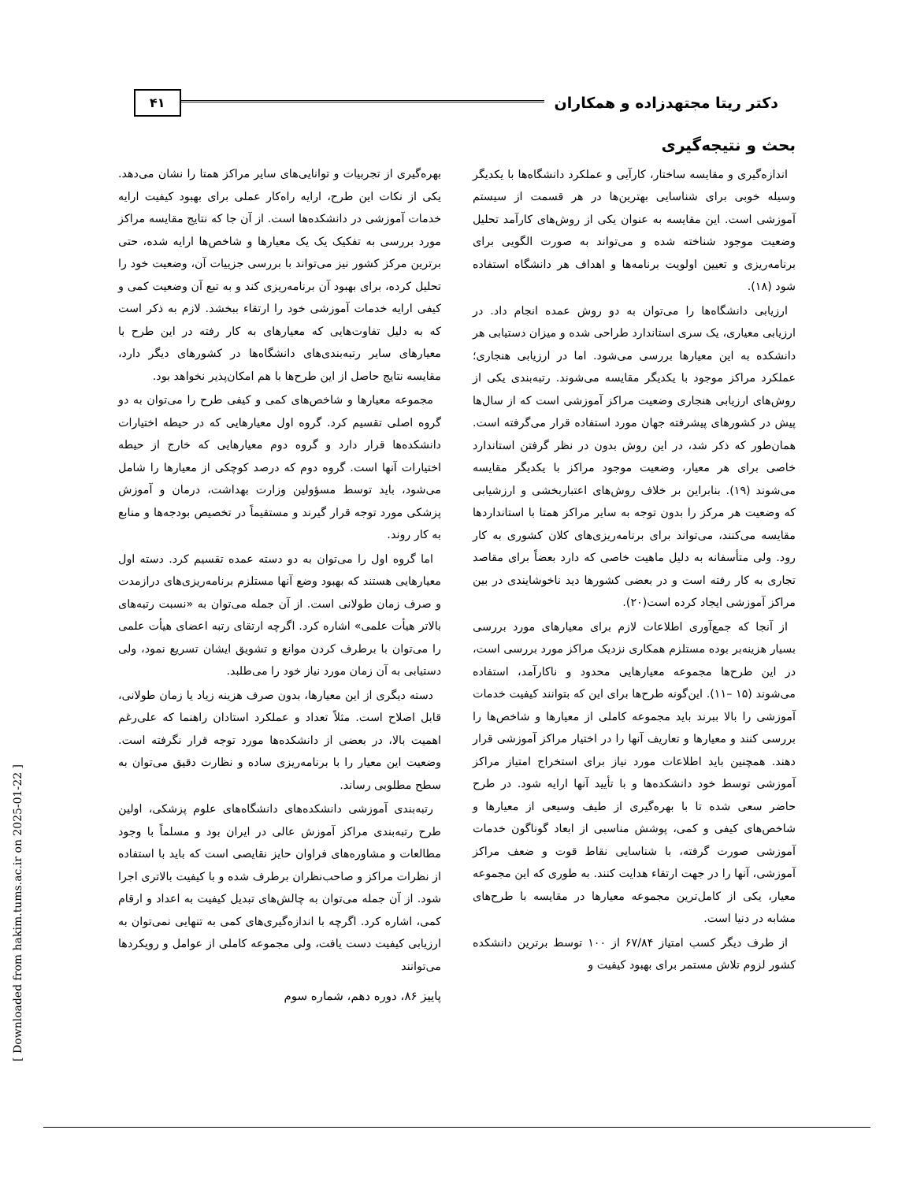دکتر ریتا مجتهدزاده و همکاران ۴۱
بحث و نتیجه‌گیری
اندازه‌گیری و مقایسه ساختار، کارآیی و عملکرد دانشگاه‌ها با یکدیگر وسیله خوبی برای شناسایی بهترین‌ها در هر قسمت از سیستم آموزشی است. این مقایسه به عنوان یکی از روش‌های کارآمد تحلیل وضعیت موجود شناخته شده و می‌تواند به صورت الگویی برای برنامه‌ریزی و تعیین اولویت برنامه‌ها و اهداف هر دانشگاه استفاده شود (۱۸).
ارزیابی دانشگاه‌ها را می‌توان به دو روش عمده انجام داد. در ارزیابی معیاری، یک سری استاندارد طراحی شده و میزان دستیابی هر دانشکده به این معیارها بررسی می‌شود. اما در ارزیابی هنجاری؛ عملکرد مراکز موجود با یکدیگر مقایسه می‌شوند. رتبه‌بندی یکی از روش‌های ارزیابی هنجاری وضعیت مراکز آموزشی است که از سال‌ها پیش در کشورهای پیشرفته جهان مورد استفاده قرار می‌گرفته است. همان‌طور که ذکر شد، در این روش بدون در نظر گرفتن استاندارد خاصی برای هر معیار، وضعیت موجود مراکز با یکدیگر مقایسه می‌شوند (۱۹). بنابراین بر خلاف روش‌های اعتباربخشی و ارزشیابی که وضعیت هر مرکز را بدون توجه به سایر مراکز همتا با استانداردها مقایسه می‌کنند، می‌تواند برای برنامه‌ریزی‌های کلان کشوری به کار رود. ولی متأسفانه به دلیل ماهیت خاصی که دارد بعضاً برای مقاصد تجاری به کار رفته است و در بعضی کشورها دید ناخوشایندی در بین مراکز آموزشی ایجاد کرده است(۲۰).
از آنجا که جمع‌آوری اطلاعات لازم برای معیارهای مورد بررسی بسیار هزینه‌بر بوده مستلزم همکاری نزدیک مراکز مورد بررسی است، در این طرح‌ها مجموعه معیارهایی محدود و ناکارآمد، استفاده می‌شوند (۱۵ –۱۱). این‌گونه طرح‌ها برای این که بتوانند کیفیت خدمات آموزشی را بالا ببرند باید مجموعه کاملی از معیارها و شاخص‌ها را بررسی کنند و معیارها و تعاریف آنها را در اختیار مراکز آموزشی قرار دهند. همچنین باید اطلاعات مورد نیاز برای استخراج امتیاز مراکز آموزشی توسط خود دانشکده‌ها و با تأیید آنها ارایه شود. در طرح حاضر سعی شده تا با بهره‌گیری از طیف وسیعی از معیارها و شاخص‌های کیفی و کمی، پوشش مناسبی از ابعاد گوناگون خدمات آموزشی صورت گرفته، با شناسایی نقاط قوت و ضعف مراکز آموزشی، آنها را در جهت ارتقاء هدایت کنند. به طوری که این مجموعه معیار، یکی از کامل‌ترین مجموعه معیارها در مقایسه با طرح‌های مشابه در دنیا است.
از طرف دیگر کسب امتیاز ۶۷/۸۴ از ۱۰۰ توسط برترین دانشکده کشور لزوم تلاش مستمر برای بهبود کیفیت و
بهره‌گیری از تجربیات و توانایی‌های سایر مراکز همتا را نشان می‌دهد. یکی از نکات این طرح، ارایه راه‌کار عملی برای بهبود کیفیت ارایه خدمات آموزشی در دانشکده‌ها است. از آن جا که نتایج مقایسه مراکز مورد بررسی به تفکیک یک یک معیارها و شاخص‌ها ارایه شده، حتی برترین مرکز کشور نیز می‌تواند با بررسی جزییات آن، وضعیت خود را تحلیل کرده، برای بهبود آن برنامه‌ریزی کند و به تبع آن وضعیت کمی و کیفی ارایه خدمات آموزشی خود را ارتقاء ببخشد. لازم به ذکر است که به دلیل تفاوت‌هایی که معیارهای به کار رفته در این طرح با معیارهای سایر رتبه‌بندی‌های دانشگاه‌ها در کشورهای دیگر دارد، مقایسه نتایج حاصل از این طرح‌ها با هم امکان‌پذیر نخواهد بود.
مجموعه معیارها و شاخص‌های کمی و کیفی طرح را می‌توان به دو گروه اصلی تقسیم کرد. گروه اول معیارهایی که در حیطه اختیارات دانشکده‌ها قرار دارد و گروه دوم معیارهایی که خارج از حیطه اختیارات آنها است. گروه دوم که درصد کوچکی از معیارها را شامل می‌شود، باید توسط مسؤولین وزارت بهداشت، درمان و آموزش پزشکی مورد توجه قرار گیرند و مستقیماً در تخصیص بودجه‌ها و منابع به کار روند.
اما گروه اول را می‌توان به دو دسته عمده تقسیم کرد. دسته اول معیارهایی هستند که بهبود وضع آنها مستلزم برنامه‌ریزی‌های درازمدت و صرف زمان طولانی است. از آن جمله می‌توان به «نسبت رتبه‌های بالاتر هیأت علمی» اشاره کرد. اگرچه ارتقای رتبه اعضای هیأت علمی را می‌توان با برطرف کردن موانع و تشویق ایشان تسریع نمود، ولی دستیابی به آن زمان مورد نیاز خود را می‌طلبد.
دسته دیگری از این معیارها، بدون صرف هزینه زیاد یا زمان طولانی، قابل اصلاح است. مثلاً تعداد و عملکرد استادان راهنما که علی‌رغم اهمیت بالا، در بعضی از دانشکده‌ها مورد توجه قرار نگرفته است. وضعیت این معیار را با برنامه‌ریزی ساده و نظارت دقیق می‌توان به سطح مطلوبی رساند.
رتبه‌بندی آموزشی دانشکده‌های دانشگاه‌های علوم پزشکی، اولین طرح رتبه‌بندی مراکز آموزش عالی در ایران بود و مسلماً با وجود مطالعات و مشاوره‌های فراوان حایز نقایصی است که باید با استفاده از نظرات مراکز و صاحب‌نظران برطرف شده و با کیفیت بالاتری اجرا شود. از آن جمله می‌توان به چالش‌های تبدیل کیفیت به اعداد و ارقام کمی، اشاره کرد. اگرچه با اندازه‌گیری‌های کمی به تنهایی نمی‌توان به ارزیابی کیفیت دست یافت، ولی مجموعه کاملی از عوامل و رویکردها می‌توانند
پاییز ۸۶، دوره دهم، شماره سوم
[ Downloaded from hakim.tums.ac.ir on 2025-01-22 ]